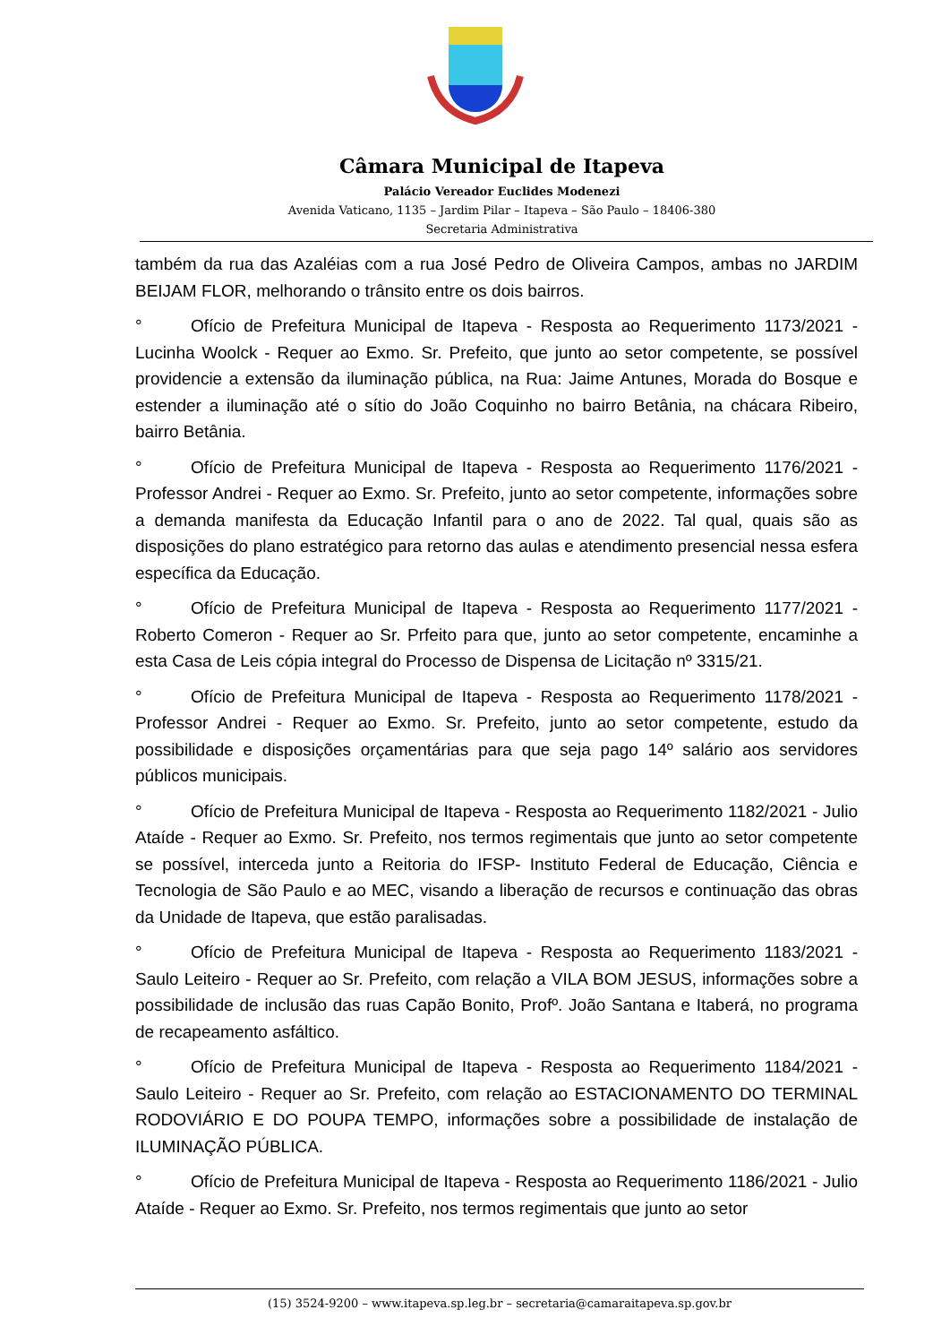Câmara Municipal de Itapeva
Palácio Vereador Euclides Modenezi
Avenida Vaticano, 1135 – Jardim Pilar – Itapeva – São Paulo – 18406-380
Secretaria Administrativa
também da rua das Azaléias com a rua José Pedro de Oliveira Campos, ambas no JARDIM BEIJAM FLOR, melhorando o trânsito entre os dois bairros.
° Ofício de Prefeitura Municipal de Itapeva - Resposta ao Requerimento 1173/2021 - Lucinha Woolck - Requer ao Exmo. Sr. Prefeito, que junto ao setor competente, se possível providencie a extensão da iluminação pública, na Rua: Jaime Antunes, Morada do Bosque e estender a iluminação até o sítio do João Coquinho no bairro Betânia, na chácara Ribeiro, bairro Betânia.
° Ofício de Prefeitura Municipal de Itapeva - Resposta ao Requerimento 1176/2021 - Professor Andrei - Requer ao Exmo. Sr. Prefeito, junto ao setor competente, informações sobre a demanda manifesta da Educação Infantil para o ano de 2022. Tal qual, quais são as disposições do plano estratégico para retorno das aulas e atendimento presencial nessa esfera específica da Educação.
° Ofício de Prefeitura Municipal de Itapeva - Resposta ao Requerimento 1177/2021 - Roberto Comeron - Requer ao Sr. Prfeito para que, junto ao setor competente, encaminhe a esta Casa de Leis cópia integral do Processo de Dispensa de Licitação nº 3315/21.
° Ofício de Prefeitura Municipal de Itapeva - Resposta ao Requerimento 1178/2021 - Professor Andrei - Requer ao Exmo. Sr. Prefeito, junto ao setor competente, estudo da possibilidade e disposições orçamentárias para que seja pago 14º salário aos servidores públicos municipais.
° Ofício de Prefeitura Municipal de Itapeva - Resposta ao Requerimento 1182/2021 - Julio Ataíde - Requer ao Exmo. Sr. Prefeito, nos termos regimentais que junto ao setor competente se possível, interceda junto a Reitoria do IFSP- Instituto Federal de Educação, Ciência e Tecnologia de São Paulo e ao MEC, visando a liberação de recursos e continuação das obras da Unidade de Itapeva, que estão paralisadas.
° Ofício de Prefeitura Municipal de Itapeva - Resposta ao Requerimento 1183/2021 - Saulo Leiteiro - Requer ao Sr. Prefeito, com relação a VILA BOM JESUS, informações sobre a possibilidade de inclusão das ruas Capão Bonito, Profº. João Santana e Itaberá, no programa de recapeamento asfáltico.
° Ofício de Prefeitura Municipal de Itapeva - Resposta ao Requerimento 1184/2021 - Saulo Leiteiro - Requer ao Sr. Prefeito, com relação ao ESTACIONAMENTO DO TERMINAL RODOVIÁRIO E DO POUPA TEMPO, informações sobre a possibilidade de instalação de ILUMINAÇÃO PÚBLICA.
° Ofício de Prefeitura Municipal de Itapeva - Resposta ao Requerimento 1186/2021 - Julio Ataíde - Requer ao Exmo. Sr. Prefeito, nos termos regimentais que junto ao setor
(15) 3524-9200 – www.itapeva.sp.leg.br – secretaria@camaraitapeva.sp.gov.br